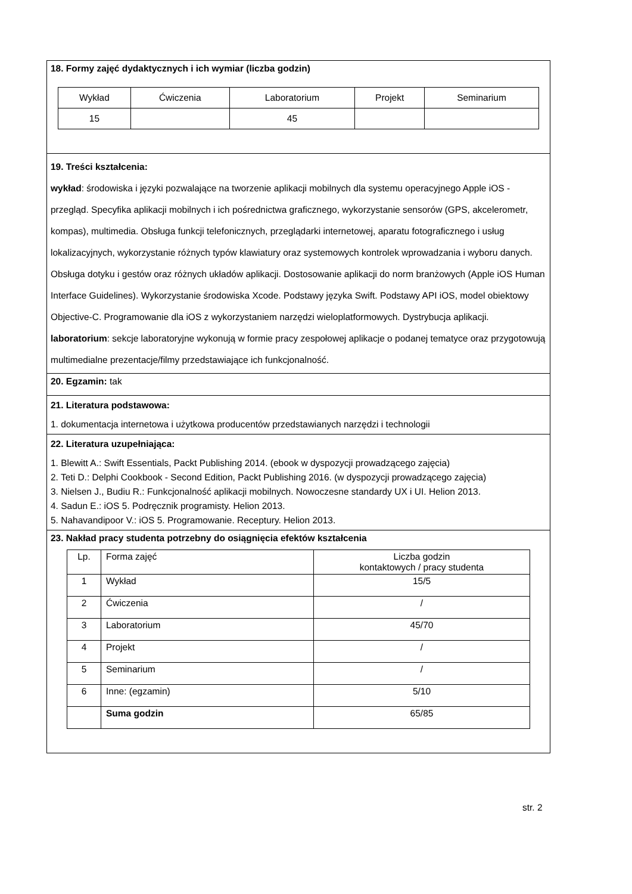18. Formy zajęć dydaktycznych i ich wymiar (liczba godzin)
| Wykład | Ćwiczenia | Laboratorium | Projekt | Seminarium |
| --- | --- | --- | --- | --- |
| 15 | | 45 | | |
19. Treści kształcenia:
wykład: środowiska i języki pozwalające na tworzenie aplikacji mobilnych dla systemu operacyjnego Apple iOS - przegląd. Specyfika aplikacji mobilnych i ich pośrednictwa graficznego, wykorzystanie sensorów (GPS, akcelerometr, kompas), multimedia. Obsługa funkcji telefonicznych, przeglądarki internetowej, aparatu fotograficznego i usług lokalizacyjnych, wykorzystanie różnych typów klawiatury oraz systemowych kontrolek wprowadzania i wyboru danych. Obsługa dotyku i gestów oraz różnych układów aplikacji. Dostosowanie aplikacji do norm branżowych (Apple iOS Human Interface Guidelines). Wykorzystanie środowiska Xcode. Podstawy języka Swift. Podstawy API iOS, model obiektowy Objective-C. Programowanie dla iOS z wykorzystaniem narzędzi wieloplatformowych. Dystrybucja aplikacji.
laboratorium: sekcje laboratoryjne wykonują w formie pracy zespołowej aplikacje o podanej tematyce oraz przygotowują multimedialne prezentacje/filmy przedstawiające ich funkcjonalność.
20. Egzamin: tak
21. Literatura podstawowa:
1. dokumentacja internetowa i użytkowa producentów przedstawianych narzędzi i technologii
22. Literatura uzupełniająca:
1. Blewitt A.: Swift Essentials, Packt Publishing 2014. (ebook w dyspozycji prowadzącego zajęcia)
2. Teti D.: Delphi Cookbook - Second Edition, Packt Publishing 2016. (w dyspozycji prowadzącego zajęcia)
3. Nielsen J., Budiu R.: Funkcjonalność aplikacji mobilnych. Nowoczesne standardy UX i UI. Helion 2013.
4. Sadun E.: iOS 5. Podręcznik programisty. Helion 2013.
5. Nahavandipoor V.: iOS 5. Programowanie. Receptury. Helion 2013.
23. Nakład pracy studenta potrzebny do osiągnięcia efektów kształcenia
| Lp. | Forma zajęć | Liczba godzin kontaktowych / pracy studenta |
| --- | --- | --- |
| 1 | Wykład | 15/5 |
| 2 | Ćwiczenia | / |
| 3 | Laboratorium | 45/70 |
| 4 | Projekt | / |
| 5 | Seminarium | / |
| 6 | Inne: (egzamin) | 5/10 |
| | Suma godzin | 65/85 |
str. 2